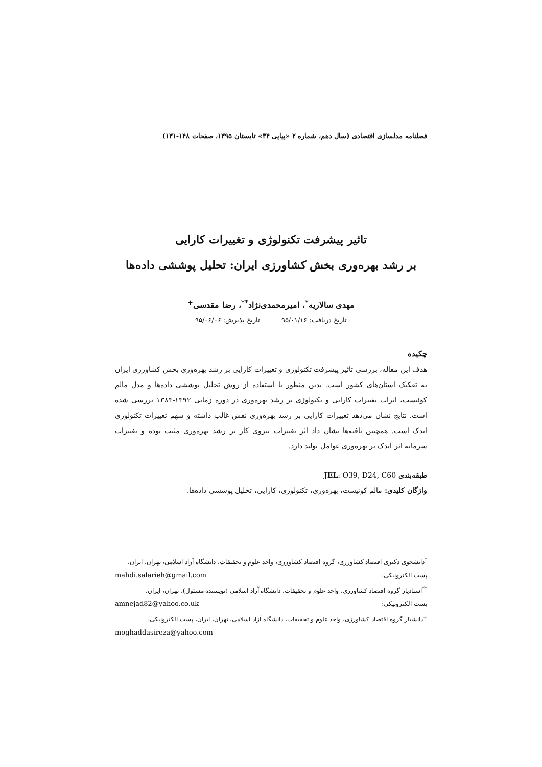فصلنامه مدلسازی اقتصادی (سال دهم، شماره ۲ «پیاپی ۳۴» تابستان ۱۳۹۵، صفحات ۱۴۸-۱۳۱)
تاثیر پیشرفت تکنولوژی و تغییرات کارایی
بر رشد بهره‌وری بخش کشاورزی ایران: تحلیل پوششی داده‌ها
مهدی سالاریه<sup>*</sup>، امیرمحمدی‌نژاد<sup>**</sup>، رضا مقدسی<sup>+</sup>
تاریخ دریافت: ۹۵/۰۱/۱۶ تاریخ پذیرش: ۹۵/۰۶/۰۶
چکیده
هدف این مقاله، بررسی تاثیر پیشرفت تکنولوژی و تغییرات کارایی بر رشد بهره‌وری بخش کشاورزی ایران به تفکیک استان‌های کشور است. بدین منظور با استفاده از روش تحلیل پوششی داده‌ها و مدل مالم کوئیست، اثرات تغییرات کارایی و تکنولوژی بر رشد بهره‌وری در دوره زمانی ۱۳۹۲-۱۳۸۳ بررسی شده است. نتایج نشان می‌دهد تغییرات کارایی بر رشد بهره‌وری نقش غالب داشته و سهم تغییرات تکنولوژی اندک است. همچنین یافته‌ها نشان داد اثر تغییرات نیروی کار بر رشد بهره‌وری مثبت بوده و تغییرات سرمایه اثر اندک بر بهره‌وری عوامل تولید دارد.
طبقه‌بندی JEL: O39, D24, C60
واژگان کلیدی: مالم کوئیست، بهره‌وری، تکنولوژی، کارایی، تحلیل پوششی داده‌ها.
<sup>*</sup> دانشجوی دکتری اقتصاد کشاورزی، گروه اقتصاد کشاورزی، واحد علوم و تحقیقات، دانشگاه آزاد اسلامی، تهران، ایران،
پست الکترونیکی: mahdi.salarieh@gmail.com
<sup>**</sup> استادیار گروه اقتصاد کشاورزی، واحد علوم و تحقیقات، دانشگاه آزاد اسلامی (نویسنده مسئول)، تهران، ایران،
پست الکترونیکی: amnejad82@yahoo.co.uk
<sup>+</sup>دانشیار گروه اقتصاد کشاورزی، واحد علوم و تحقیقات، دانشگاه آزاد اسلامی، تهران، ایران، پست الکترونیکی:
moghaddasireza@yahoo.com